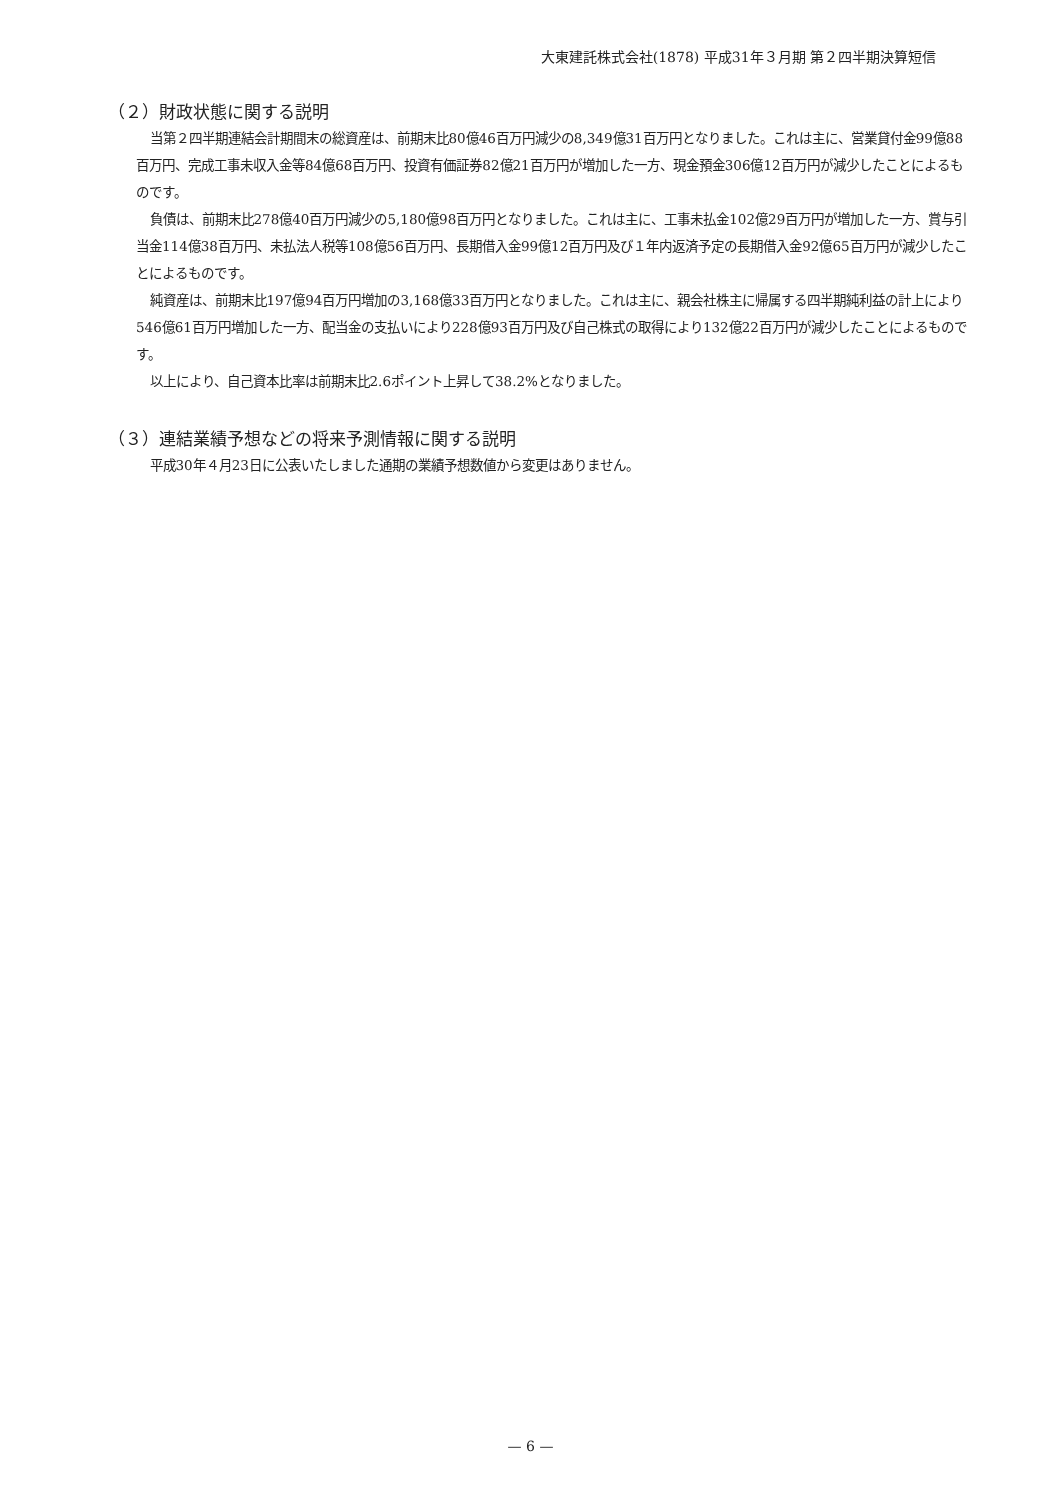大東建託株式会社(1878) 平成31年３月期 第２四半期決算短信
（２）財政状態に関する説明
当第２四半期連結会計期間末の総資産は、前期末比80億46百万円減少の8,349億31百万円となりました。これは主に、営業貸付金99億88百万円、完成工事未収入金等84億68百万円、投資有価証券82億21百万円が増加した一方、現金預金306億12百万円が減少したことによるものです。
負債は、前期末比278億40百万円減少の5,180億98百万円となりました。これは主に、工事未払金102億29百万円が増加した一方、賞与引当金114億38百万円、未払法人税等108億56百万円、長期借入金99億12百万円及び１年内返済予定の長期借入金92億65百万円が減少したことによるものです。
純資産は、前期末比197億94百万円増加の3,168億33百万円となりました。これは主に、親会社株主に帰属する四半期純利益の計上により546億61百万円増加した一方、配当金の支払いにより228億93百万円及び自己株式の取得により132億22百万円が減少したことによるものです。
以上により、自己資本比率は前期末比2.6ポイント上昇して38.2%となりました。
（３）連結業績予想などの将来予測情報に関する説明
平成30年４月23日に公表いたしました通期の業績予想数値から変更はありません。
— 6 —